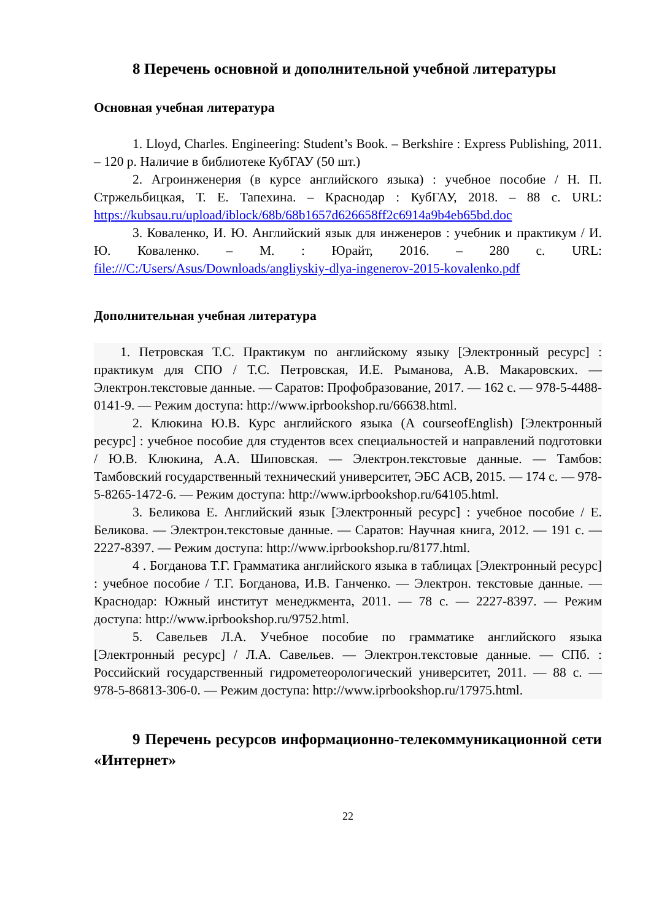8 Перечень основной и дополнительной учебной литературы
Основная учебная литература
1. Lloyd, Charles. Engineering: Student’s Book. – Berkshire : Express Publishing, 2011. – 120 p. Наличие в библиотеке КубГАУ (50 шт.)
2. Агроинженерия (в курсе английского языка) : учебное пособие / Н. П. Стржельбицкая, Т. Е. Тапехина. – Краснодар : КубГАУ, 2018. – 88 с. URL: https://kubsau.ru/upload/iblock/68b/68b1657d626658ff2c6914a9b4eb65bd.doc
3. Коваленко, И. Ю. Английский язык для инженеров : учебник и практикум / И. Ю. Коваленко. – М. : Юрайт, 2016. – 280 с. URL: file:///C:/Users/Asus/Downloads/angliyskiy-dlya-ingenerov-2015-kovalenko.pdf
Дополнительная учебная литература
1. Петровская Т.С. Практикум по английскому языку [Электронный ресурс] : практикум для СПО / Т.С. Петровская, И.Е. Рыманова, А.В. Макаровских. — Электрон.текстовые данные. — Саратов: Профобразование, 2017. — 162 с. — 978-5-4488-0141-9. — Режим доступа: http://www.iprbookshop.ru/66638.html.
2. Клюкина Ю.В. Курс английского языка (A courseofEnglish) [Электронный ресурс] : учебное пособие для студентов всех специальностей и направлений подготовки / Ю.В. Клюкина, А.А. Шиповская. — Электрон.текстовые данные. — Тамбов: Тамбовский государственный технический университет, ЭБС АСВ, 2015. — 174 с. — 978-5-8265-1472-6. — Режим доступа: http://www.iprbookshop.ru/64105.html.
3. Беликова Е. Английский язык [Электронный ресурс] : учебное пособие / Е. Беликова. — Электрон.текстовые данные. — Саратов: Научная книга, 2012. — 191 с. — 2227-8397. — Режим доступа: http://www.iprbookshop.ru/8177.html.
4 . Богданова Т.Г. Грамматика английского языка в таблицах [Электронный ресурс] : учебное пособие / Т.Г. Богданова, И.В. Ганченко. — Электрон. текстовые данные. — Краснодар: Южный институт менеджмента, 2011. — 78 с. — 2227-8397. — Режим доступа: http://www.iprbookshop.ru/9752.html.
5. Савельев Л.А. Учебное пособие по грамматике английского языка [Электронный ресурс] / Л.А. Савельев. — Электрон.текстовые данные. — СПб. : Российский государственный гидрометеорологический университет, 2011. — 88 с. — 978-5-86813-306-0. — Режим доступа: http://www.iprbookshop.ru/17975.html.
9 Перечень ресурсов информационно-телекоммуникационной сети «Интернет»
22